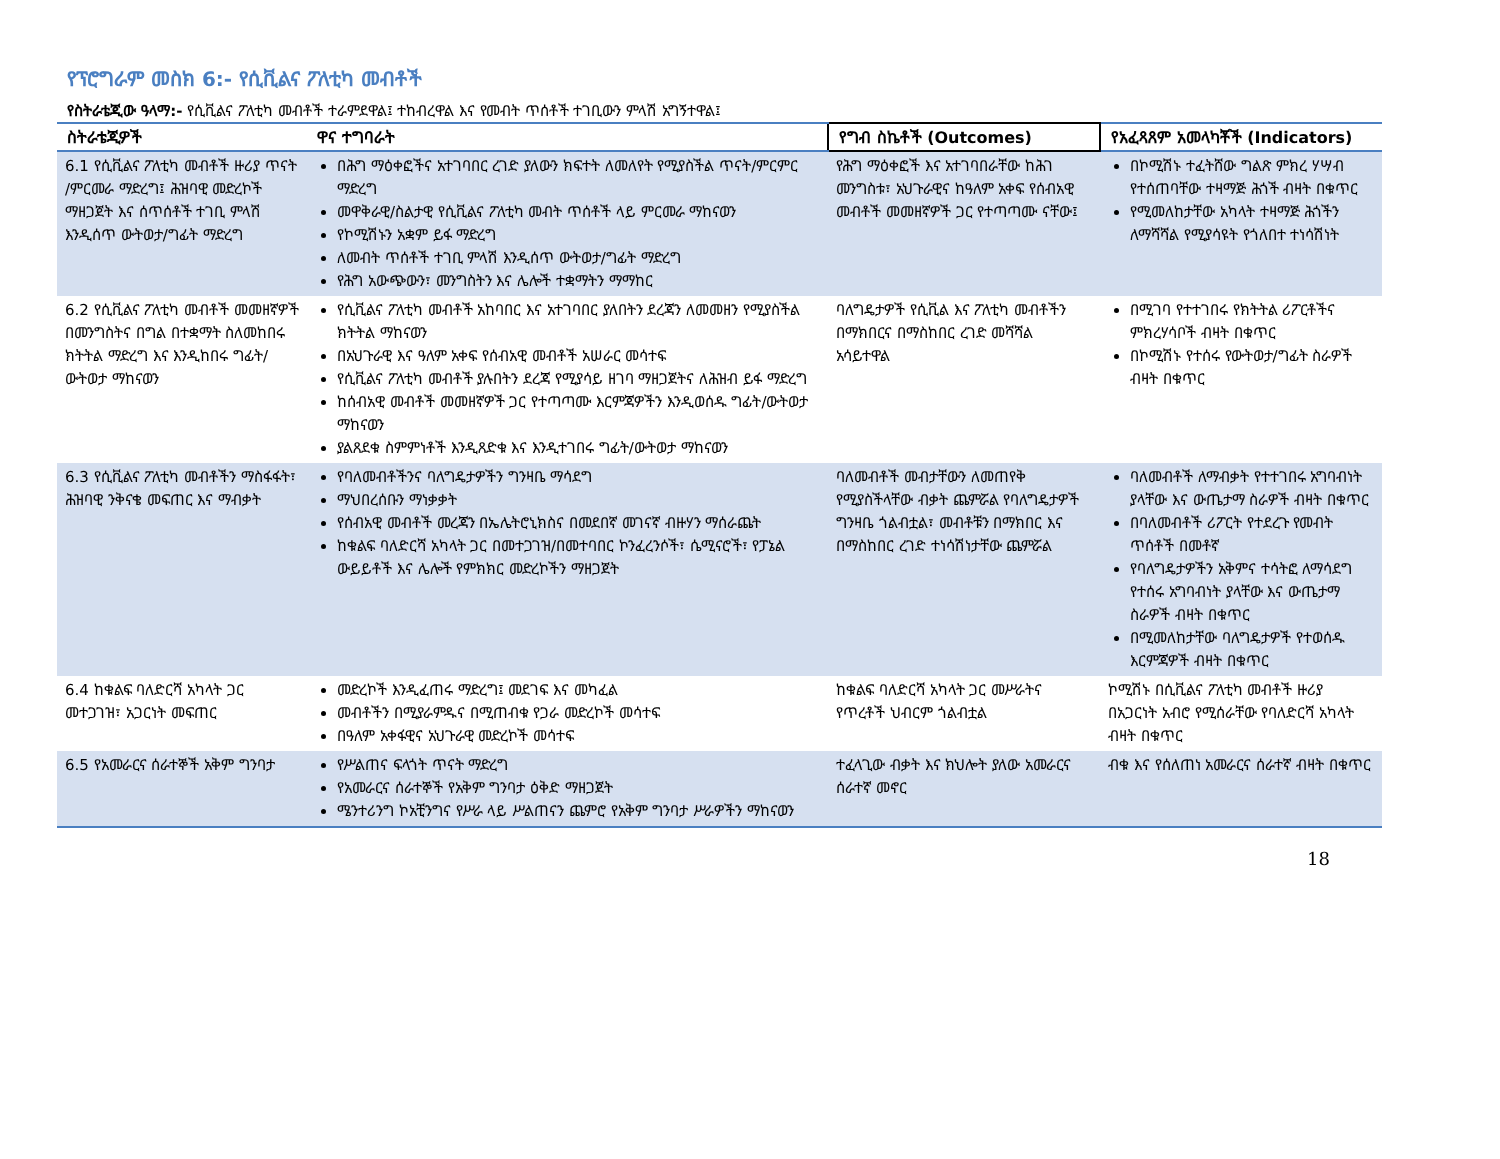የፕሮግራም መስክ 6:- የሲቪልና ፖለቲካ መብቶች
የስትራቴጂው ዓላማ:- የሲቪልና ፖለቲካ መብቶች ተራምደዋል፤ ተከብረዋል እና የመብት ጥሰቶች ተገቢውን ምላሽ አግኝተዋል፤
| ስትራቴጂዎች | ዋና ተግባራት | የግብ ስኬቶች (Outcomes) | የአፈጻጸም አመላካቾች (Indicators) |
| --- | --- | --- | --- |
| 6.1 የሲቪልና ፖለቲካ መብቶች ዙሪያ ጥናት /ምርመራ ማድረግ፤ ሕዝባዊ መድረኮች ማዘጋጀት እና ሰጥሰቶች ተገቢ ምላሽ እንዲሰጥ ውትወታ/ግፊት ማድረግ | በሕግ ማዕቀፎችና አተገባበር ረገድ ያለውን ክፍተት ለመለየት የሚያስችል ጥናት/ምርምር ማድረግ መዋቅራዊ/ስልታዊ የሲቪልና ፖለቲካ መብት ጥሰቶች ላይ ምርመራ ማከናወን የኮሚሽኑን አቋም ይፋ ማድረግ ለመብት ጥሰቶች ተገቢ ምላሽ እንዲሰጥ ውትወታ/ግፊት ማድረግ የሕግ አውጭውን፣ መንግስትን እና ሌሎች ተቋማትን ማማከር | የሕግ ማዕቀፎች እና አተገባበራቸው ከሕገ መንግስቱ፣ አህጉራዊና ከዓለም አቀፍ የሰብአዊ መብቶች መመዘኛዎች ጋር የተጣጣሙ ናቸው፤ | በኮሚሽኑ ተፈትሸው ግልጽ ምክረ ሃሣብ የተሰጠባቸው ተዛማጅ ሕጎች ብዛት በቁጥር የሚመለከታቸው አካላት ተዛማጅ ሕጎችን ለማሻሻል የሚያሳዩት የጎለበተ ተነሳሽነት |
| 6.2 የሲቪልና ፖለቲካ መብቶች መመዘኛዎች በመንግስትና በግል በተቋማት ስለመከበሩ ክትትል ማድረግ እና እንዲከበሩ ግፊት/ ውትወታ ማከናወን | የሲቪልና ፖለቲካ መብቶች አከባበር እና አተገባበር ያለበትን ደረጃን ለመመዘን የሚያስችል ክትትል ማከናወን በአህጉራዊ እና ዓለም አቀፍ የሰብአዊ መብቶች አሠራር መሳተፍ የሲቪልና ፖለቲካ መብቶች ያሉበትን ደረጃ የሚያሳይ ዘገባ ማዘጋጀትና ለሕዝብ ይፋ ማድረግ ከሰብአዊ መብቶች መመዘኛዎች ጋር የተጣጣሙ እርምጃዎችን እንዲወሰዱ ግፊት/ውትወታ ማከናወን ያልጸደቁ ስምምነቶች እንዲጸድቁ እና እንዲተገበሩ ግፊት/ውትወታ ማከናወን | ባለግዴታዎች የሲቪል እና ፖለቲካ መብቶችን በማክበርና በማስከበር ረገድ መሻሻል አሳይተዋል | በሚገባ የተተገበሩ የክትትል ሪፖርቶችና ምክረሃሳቦች ብዛት በቁጥር በኮሚሽኑ የተሰሩ የውትወታ/ግፊት ስራዎች ብዛት በቁጥር |
| 6.3 የሲቪልና ፖለቲካ መብቶችን ማስፋፋት፣ ሕዝባዊ ንቅናቄ መፍጠር እና ማብቃት | የባለመብቶችንና ባለግዴታዎችን ግንዛቤ ማሳደግ ማህበረሰቡን ማነቃቃት የሰብአዊ መብቶች መረጃን በኤሌትሮኒክስና በመደበኛ መገናኛ ብዙሃን ማሰራጨት ከቁልፍ ባለድርሻ አካላት ጋር በመተጋገዝ/በመተባበር ኮንፈረንሶች፣ ሴሚናሮች፣ የፓኔል ውይይቶች እና ሌሎች የምክክር መድረኮችን ማዘጋጀት | ባለመብቶች መብታቸውን ለመጠየቅ የሚያስችላቸው ብቃት ጨምሯል የባለግዴታዎች ግንዛቤ ጎልብቷል፣ መብቶቹን በማክበር እና በማስከበር ረገድ ተነሳሽነታቸው ጨምሯል | ባለመብቶች ለማብቃት የተተገበሩ አግባብነት ያላቸው እና ውጤታማ ስራዎች ብዛት በቁጥር በባለመብቶች ሪፖርት የተደረጉ የመብት ጥሰቶች በመቶኛ የባለግዴታዎችን አቅምና ተሳትፎ ለማሳደግ የተሰሩ አግባብነት ያላቸው እና ውጤታማ ስራዎች ብዛት በቁጥር በሚመለከታቸው ባለግዴታዎች የተወሰዱ እርምጃዎች ብዛት በቁጥር |
| 6.4 ከቁልፍ ባለድርሻ አካላት ጋር መተጋገዝ፣ አጋርነት መፍጠር | መድረኮች እንዲፈጠሩ ማድረግ፤ መደገፍ እና መካፈል መብቶችን በሚያራምዱና በሚጠብቁ የጋራ መድረኮች መሳተፍ በዓለም አቀፋዊና አህጉራዊ መድረኮች መሳተፍ | ከቁልፍ ባለድርሻ አካላት ጋር መሥራትና የጥረቶች ህብርም ጎልብቷል | ኮሚሽኑ በሲቪልና ፖለቲካ መብቶች ዙሪያ በአጋርነት አብሮ የሚሰራቸው የባለድርሻ አካላት ብዛት በቁጥር |
| 6.5 የአመራርና ሰራተኞች አቅም ግንባታ | የሥልጠና ፍላጎት ጥናት ማድረግ የአመራርና ሰራተኞች የአቅም ግንባታ ዕቅድ ማዘጋጀት ሜንተሪንግ ኮአቺንግና የሥራ ላይ ሥልጠናን ጨምሮ የአቅም ግንባታ ሥራዎችን ማከናወን | ተፈላጊው ብቃት እና ክህሎት ያለው አመራርና ሰራተኛ መኖር | ብቁ እና የሰለጠነ አመራርና ሰራተኛ ብዛት በቁጥር |
18